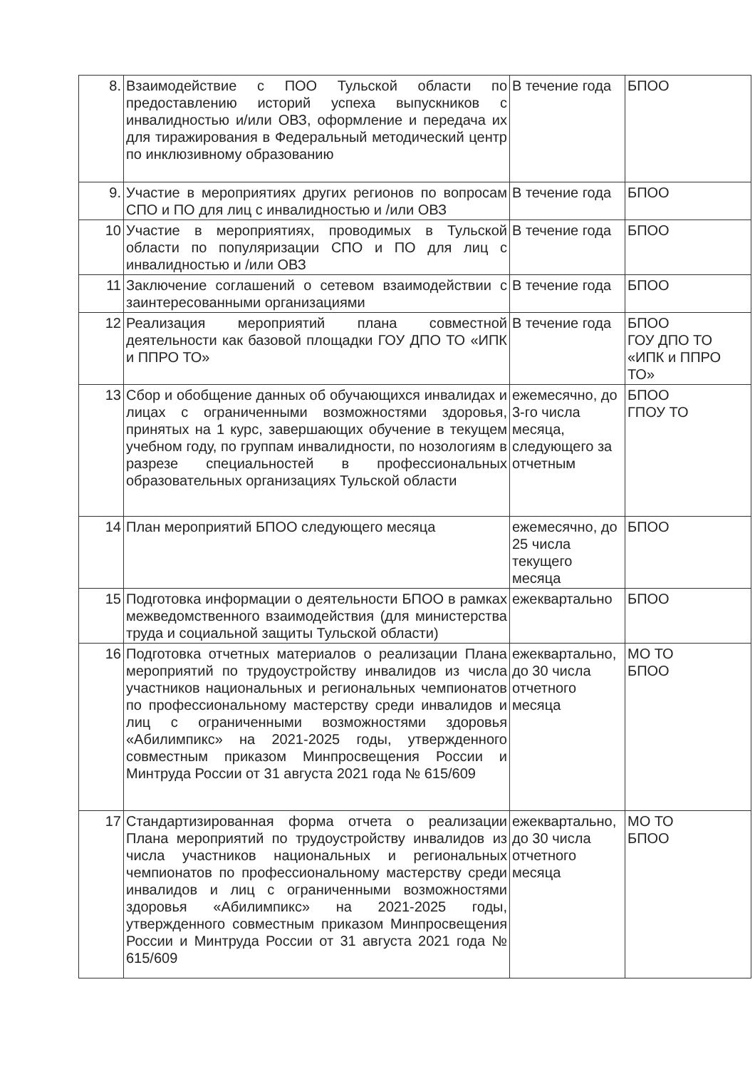| 8. | Взаимодействие с ПОО Тульской области по предоставлению историй успеха выпускников с инвалидностью и/или ОВЗ, оформление и передача их для тиражирования в Федеральный методический центр по инклюзивному образованию | В течение года | БПОО |
| 9. | Участие в мероприятиях других регионов по вопросам СПО и ПО для лиц с инвалидностью и /или ОВЗ | В течение года | БПОО |
| 10 | Участие в мероприятиях, проводимых в Тульской области по популяризации СПО и ПО для лиц с инвалидностью и /или ОВЗ | В течение года | БПОО |
| 11 | Заключение соглашений о сетевом взаимодействии с заинтересованными организациями | В течение года | БПОО |
| 12 | Реализация мероприятий плана совместной деятельности как базовой площадки ГОУ ДПО ТО «ИПК и ППРО ТО» | В течение года | БПОО ГОУ ДПО ТО «ИПК и ППРО ТО» |
| 13 | Сбор и обобщение данных об обучающихся инвалидах и лицах с ограниченными возможностями здоровья, принятых на 1 курс, завершающих обучение в текущем учебном году, по группам инвалидности, по нозологиям в разрезе специальностей в профессиональных образовательных организациях Тульской области | ежемесячно, до 3-го числа месяца, следующего за отчетным | БПОО ГПОУ ТО |
| 14 | План мероприятий БПОО следующего месяца | ежемесячно, до 25 числа текущего месяца | БПОО |
| 15 | Подготовка информации о деятельности БПОО в рамках межведомственного взаимодействия (для министерства труда и социальной защиты Тульской области) | ежеквартально | БПОО |
| 16 | Подготовка отчетных материалов о реализации Плана мероприятий по трудоустройству инвалидов из числа участников национальных и региональных чемпионатов по профессиональному мастерству среди инвалидов и лиц с ограниченными возможностями здоровья «Абилимпикс» на 2021-2025 годы, утвержденного совместным приказом Минпросвещения России и Минтруда России от 31 августа 2021 года № 615/609 | ежеквартально, до 30 числа отчетного месяца | МО ТО БПОО |
| 17 | Стандартизированная форма отчета о реализации Плана мероприятий по трудоустройству инвалидов из числа участников национальных и региональных чемпионатов по профессиональному мастерству среди инвалидов и лиц с ограниченными возможностями здоровья «Абилимпикс» на 2021-2025 годы, утвержденного совместным приказом Минпросвещения России и Минтруда России от 31 августа 2021 года № 615/609 | ежеквартально, до 30 числа отчетного месяца | МО ТО БПОО |